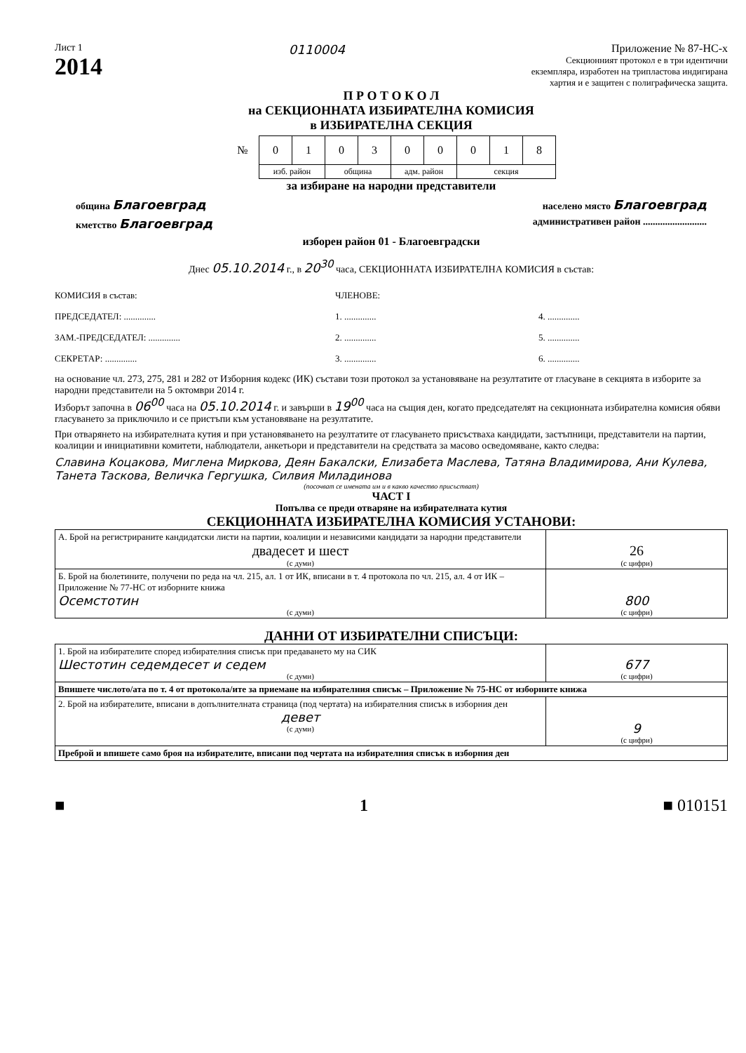Лист 1
2014
0110004 Приложение № 87-НС-х
Секционният протокол е в три идентични
екземпляра, изработен на трипластова индигирана
хартия и е защитен с полиграфическа защита.
П Р О Т О К О Л
на СЕКЦИОННАТА ИЗБИРАТЕЛНА КОМИСИЯ
в ИЗБИРАТЕЛНА СЕКЦИЯ
| № | 0 | 1 | 0 | 3 | 0 | 0 | 0 | 1 | 8 |
| | изб. район | | община | | адм. район | | секция | | |
за избиране на народни представители
община Благоевград населено място Благоевград
кметство Благоевград административен район ..........................
изборен район 01 - Благоевградски
Днес 05.10.2014 г., в 20<sup>30</sup> часа, СЕКЦИОННАТА ИЗБИРАТЕЛНА КОМИСИЯ в състав:
КОМИСИЯ в състав:
ПРЕДСЕДАТЕЛ: ..............
ЗАМ.-ПРЕДСЕДАТЕЛ: ..............
СЕКРЕТАР: ..............
ЧЛЕНОВЕ:
1. ..............
2. ..............
3. ..............
4. ..............
5. ..............
6. ..............
на основание чл. 273, 275, 281 и 282 от Изборния кодекс (ИК) състави този протокол за установяване на резултатите от гласуване в секцията в изборите за народни представители на 5 октомври 2014 г.
Изборът започна в 06<sup>00</sup> часа на 05.10.2014 г. и завърши в 19<sup>00</sup> часа на същия ден, когато председателят на секционната избирателна комисия обяви гласуването за приключило и се пристъпи към установяване на резултатите.
При отварянето на избирателната кутия и при установяването на резултатите от гласуването присъстваха кандидати, застъпници, представители на партии, коалиции и инициативни комитети, наблюдатели, анкетьори и представители на средствата за масово осведомяване, както следва:
Славина Коцакова, Миглена Миркова, Деян Бакалски, Елизабета Маслева, Татяна Владимирова, Ани Кулева, Танета Тасковa, Величка Гергушка, Силвия Миладинова
(посочват се имената им и в какво качество присъстват)
ЧАСТ I
Попълва се преди отваряне на избирателната кутия
СЕКЦИОННАТА ИЗБИРАТЕЛНА КОМИСИЯ УСТАНОВИ:
| А. Брой на регистрираните кандидатски листи на партии, коалиции и независими кандидати за народни представители двадесет и шест (с думи) | 26 (с цифри) |
| Б. Брой на бюлетините, получени по реда на чл. 215, ал. 1 от ИК, вписани в т. 4 протокола по чл. 215, ал. 4 от ИК – Приложение № 77-НС от изборните книжа Осемстотин (с думи) | 800 (с цифри) |
ДАННИ ОТ ИЗБИРАТЕЛНИ СПИСЪЦИ:
| 1. Брой на избирателите според избирателния списък при предаването му на СИК Шестотин седемдесет и седем (с думи) | 677 (с цифри) |
| Впишете числото/ата по т. 4 от протокола/ите за приемане на избирателния списък – Приложение № 75-НС от изборните книжа | |
| 2. Брой на избирателите, вписани в допълнителната страница (под чертата) на избирателния списък в изборния ден девет (с думи) | 9 (с цифри) |
| Преброй и впишете само броя на избирателите, вписани под чертата на избирателния списък в изборния ден | |
■ 1 ■ 010151